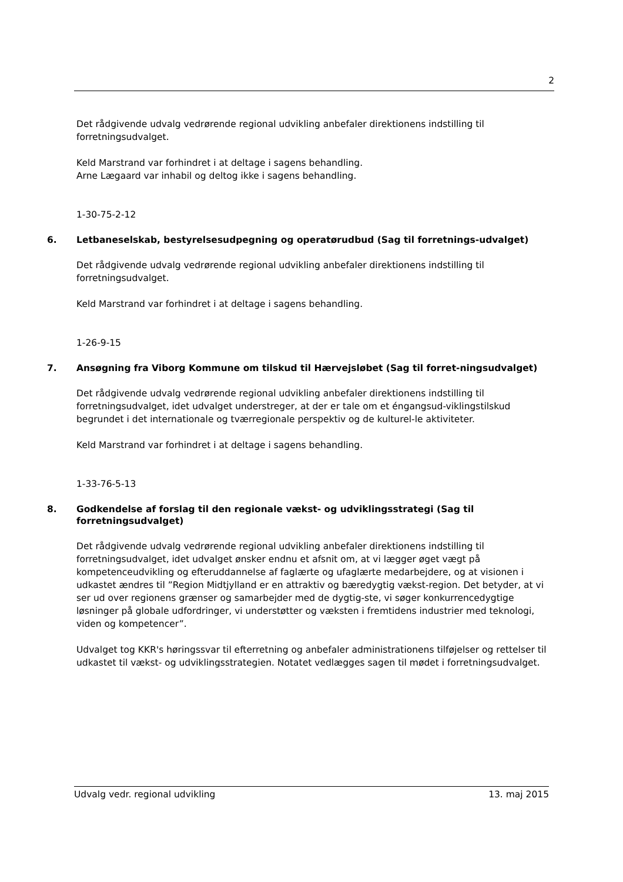2
Det rådgivende udvalg vedrørende regional udvikling anbefaler direktionens indstilling til forretningsudvalget.
Keld Marstrand var forhindret i at deltage i sagens behandling.
Arne Lægaard var inhabil og deltog ikke i sagens behandling.
1-30-75-2-12
6. Letbaneselskab, bestyrelsesudpegning og operatørudbud (Sag til forretnings-udvalget)
Det rådgivende udvalg vedrørende regional udvikling anbefaler direktionens indstilling til forretningsudvalget.
Keld Marstrand var forhindret i at deltage i sagens behandling.
1-26-9-15
7. Ansøgning fra Viborg Kommune om tilskud til Hærvejsløbet (Sag til forret-ningsudvalget)
Det rådgivende udvalg vedrørende regional udvikling anbefaler direktionens indstilling til forretningsudvalget, idet udvalget understreger, at der er tale om et éngangsud-viklingstilskud begrundet i det internationale og tværregionale perspektiv og de kulturel-le aktiviteter.
Keld Marstrand var forhindret i at deltage i sagens behandling.
1-33-76-5-13
8. Godkendelse af forslag til den regionale vækst- og udviklingsstrategi (Sag til forretningsudvalget)
Det rådgivende udvalg vedrørende regional udvikling anbefaler direktionens indstilling til forretningsudvalget, idet udvalget ønsker endnu et afsnit om, at vi lægger øget vægt på kompetenceudvikling og efteruddannelse af faglærte og ufaglærte medarbejdere, og at visionen i udkastet ændres til ”Region Midtjylland er en attraktiv og bæredygtig vækst-region. Det betyder, at vi ser ud over regionens grænser og samarbejder med de dygtig-ste, vi søger konkurrencedygtige løsninger på globale udfordringer, vi understøtter og væksten i fremtidens industrier med teknologi, viden og kompetencer”.
Udvalget tog KKR's høringssvar til efterretning og anbefaler administrationens tilføjelser og rettelser til udkastet til vækst- og udviklingsstrategien. Notatet vedlægges sagen til mødet i forretningsudvalget.
Udvalg vedr. regional udvikling 13. maj 2015